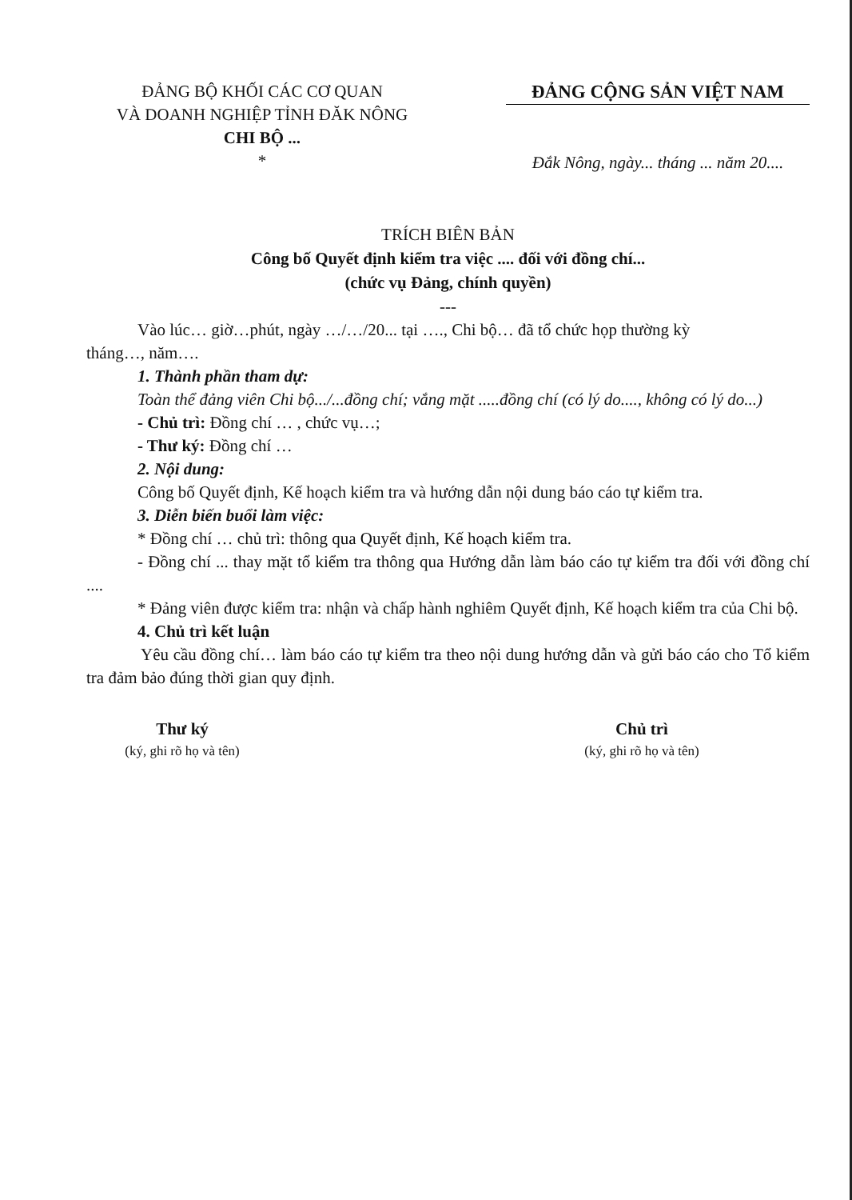ĐẢNG BỘ KHỐI CÁC CƠ QUAN
VÀ DOANH NGHIỆP TỈNH ĐĂK NÔNG
CHI BỘ ...
*
ĐẢNG CỘNG SẢN VIỆT NAM
Đắk Nông, ngày... tháng ... năm 20....
TRÍCH BIÊN BẢN
Công bố Quyết định kiểm tra việc .... đối với đồng chí...
(chức vụ Đảng, chính quyền)
---
Vào lúc… giờ…phút, ngày …/…/20... tại …., Chi bộ… đã tổ chức họp thường kỳ
tháng…, năm….
1. Thành phần tham dự:
Toàn thể đảng viên Chi bộ.../...đồng chí; vắng mặt .....đồng chí (có lý do...., không có lý do...)
- Chủ trì: Đồng chí … , chức vụ…;
- Thư ký: Đồng chí …
2. Nội dung:
Công bố Quyết định, Kế hoạch kiểm tra và hướng dẫn nội dung báo cáo tự kiểm tra.
3. Diễn biến buổi làm việc:
* Đồng chí … chủ trì: thông qua Quyết định, Kế hoạch kiểm tra.
- Đồng chí ... thay mặt tổ kiểm tra thông qua Hướng dẫn làm báo cáo tự kiểm tra đối với đồng chí ....
* Đảng viên được kiểm tra: nhận và chấp hành nghiêm Quyết định, Kế hoạch kiểm tra của Chi bộ.
4. Chủ trì kết luận
Yêu cầu đồng chí… làm báo cáo tự kiểm tra theo nội dung hướng dẫn và gửi báo cáo cho Tổ kiểm tra đảm bảo đúng thời gian quy định.
Thư ký
(ký, ghi rõ họ và tên)
Chủ trì
(ký, ghi rõ họ và tên)